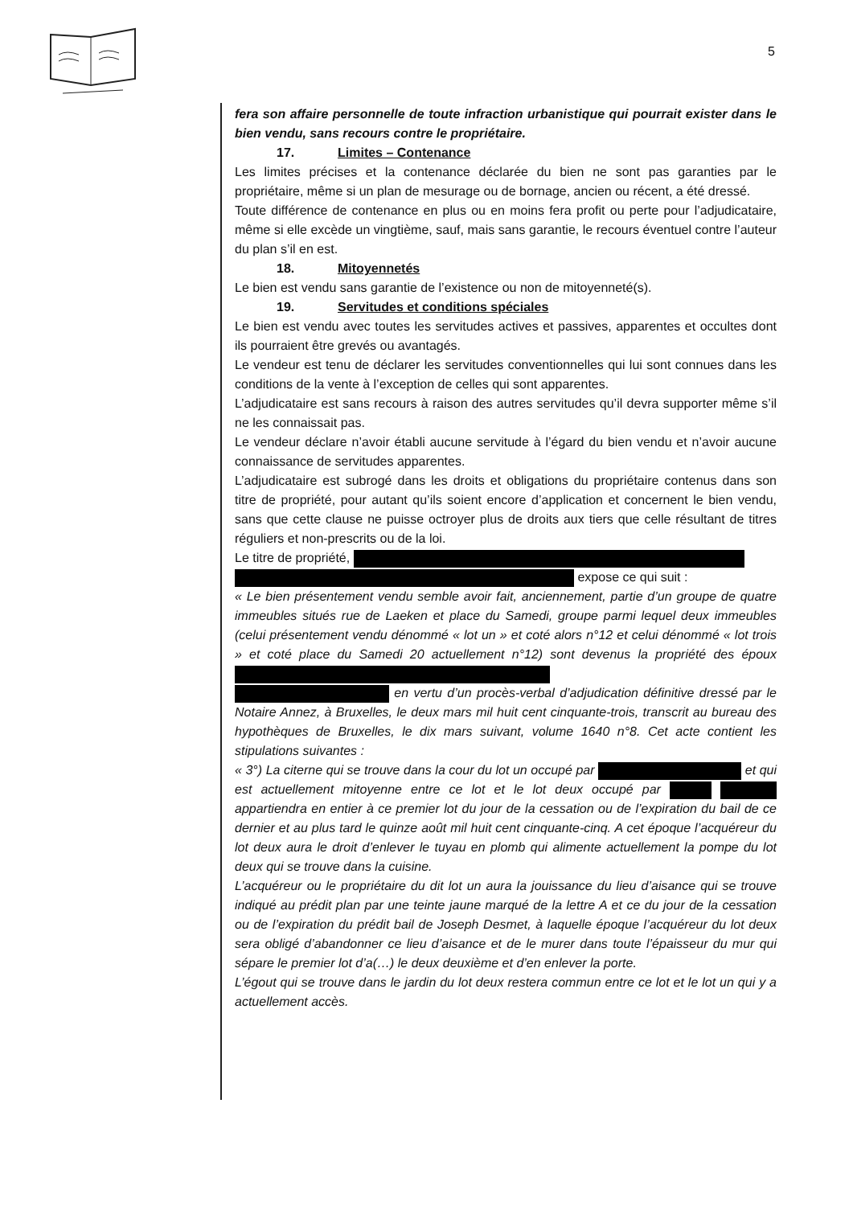5
fera son affaire personnelle de toute infraction urbanistique qui pourrait exister dans le bien vendu, sans recours contre le propriétaire.
17. Limites – Contenance
Les limites précises et la contenance déclarée du bien ne sont pas garanties par le propriétaire, même si un plan de mesurage ou de bornage, ancien ou récent, a été dressé.
Toute différence de contenance en plus ou en moins fera profit ou perte pour l’adjudicataire, même si elle excède un vingtième, sauf, mais sans garantie, le recours éventuel contre l’auteur du plan s’il en est.
18. Mitoyennetés
Le bien est vendu sans garantie de l’existence ou non de mitoyenneté(s).
19. Servitudes et conditions spéciales
Le bien est vendu avec toutes les servitudes actives et passives, apparentes et occultes dont ils pourraient être grevés ou avantagés.
Le vendeur est tenu de déclarer les servitudes conventionnelles qui lui sont connues dans les conditions de la vente à l’exception de celles qui sont apparentes.
L’adjudicataire est sans recours à raison des autres servitudes qu’il devra supporter même s’il ne les connaissait pas.
Le vendeur déclare n’avoir établi aucune servitude à l’égard du bien vendu et n’avoir aucune connaissance de servitudes apparentes.
L’adjudicataire est subrogé dans les droits et obligations du propriétaire contenus dans son titre de propriété, pour autant qu’ils soient encore d’application et concernent le bien vendu, sans que cette clause ne puisse octroyer plus de droits aux tiers que celle résultant de titres réguliers et non-prescrits ou de la loi.
Le titre de propriété,
expose ce qui suit :
« Le bien présentement vendu semble avoir fait, anciennement, partie d’un groupe de quatre immeubles situés rue de Laeken et place du Samedi, groupe parmi lequel deux immeubles (celui présentement vendu dénommé « lot un » et coté alors n°12 et celui dénommé « lot trois » et coté place du Samedi 20 actuellement n°12) sont devenus la propriété des époux
en vertu d’un procès-verbal d’adjudication définitive dressé par le Notaire Annez, à Bruxelles, le deux mars mil huit cent cinquante-trois, transcrit au bureau des hypothèques de Bruxelles, le dix mars suivant, volume 1640 n°8. Cet acte contient les stipulations suivantes :
« 3°) La citerne qui se trouve dans la cour du lot un occupé par et qui est actuellement mitoyenne entre ce lot et le lot deux occupé par appartiendra en entier à ce premier lot du jour de la cessation ou de l’expiration du bail de ce dernier et au plus tard le quinze août mil huit cent cinquante-cinq. A cet époque l’acquéreur du lot deux aura le droit d’enlever le tuyau en plomb qui alimente actuellement la pompe du lot deux qui se trouve dans la cuisine.
L’acquéreur ou le propriétaire du dit lot un aura la jouissance du lieu d’aisance qui se trouve indiqué au prédit plan par une teinte jaune marqué de la lettre A et ce du jour de la cessation ou de l’expiration du prédit bail de Joseph Desmet, à laquelle époque l’acquéreur du lot deux sera obligé d’abandonner ce lieu d’aisance et de le murer dans toute l’épaisseur du mur qui sépare le premier lot d’a(…) le deux deuxième et d’en enlever la porte.
L’égout qui se trouve dans le jardin du lot deux restera commun entre ce lot et le lot un qui y a actuellement accès.